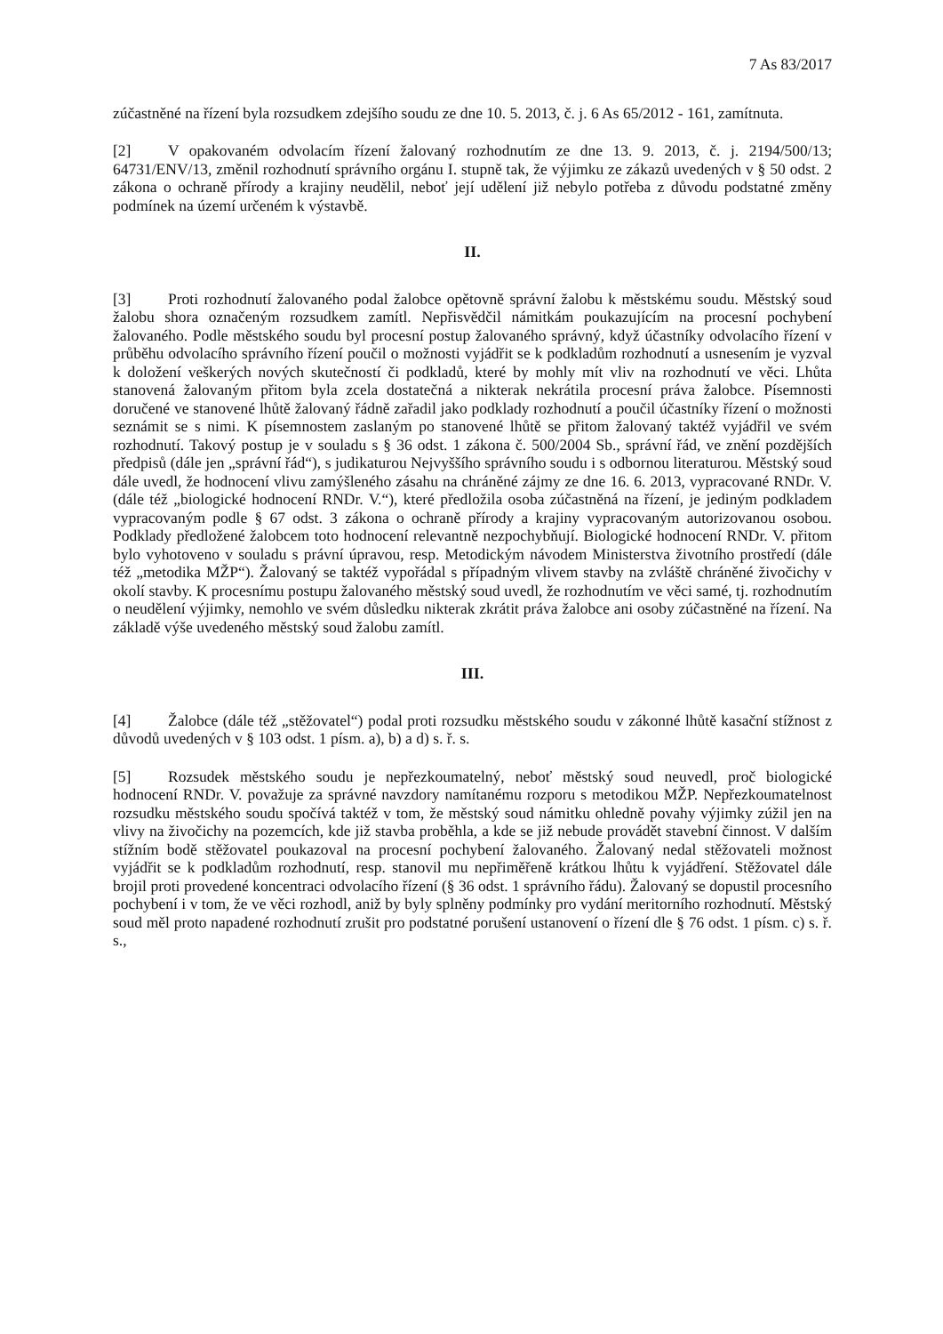7 As 83/2017
zúčastněné na řízení byla rozsudkem zdejšího soudu ze dne 10. 5. 2013, č. j. 6 As 65/2012 - 161, zamítnuta.
[2] V opakovaném odvolacím řízení žalovaný rozhodnutím ze dne 13. 9. 2013, č. j. 2194/500/13; 64731/ENV/13, změnil rozhodnutí správního orgánu I. stupně tak, že výjimku ze zákazů uvedených v § 50 odst. 2 zákona o ochraně přírody a krajiny neudělil, neboť její udělení již nebylo potřeba z důvodu podstatné změny podmínek na území určeném k výstavbě.
II.
[3] Proti rozhodnutí žalovaného podal žalobce opětovně správní žalobu k městskému soudu. Městský soud žalobu shora označeným rozsudkem zamítl. Nepřisvědčil námitkám poukazujícím na procesní pochybení žalovaného. Podle městského soudu byl procesní postup žalovaného správný, když účastníky odvolacího řízení v průběhu odvolacího správního řízení poučil o možnosti vyjádřit se k podkladům rozhodnutí a usnesením je vyzval k doložení veškerých nových skutečností či podkladů, které by mohly mít vliv na rozhodnutí ve věci. Lhůta stanovená žalovaným přitom byla zcela dostatečná a nikterak nekrátila procesní práva žalobce. Písemnosti doručené ve stanovené lhůtě žalovaný řádně zařadil jako podklady rozhodnutí a poučil účastníky řízení o možnosti seznámit se s nimi. K písemnostem zaslaným po stanovené lhůtě se přitom žalovaný taktéž vyjádřil ve svém rozhodnutí. Takový postup je v souladu s § 36 odst. 1 zákona č. 500/2004 Sb., správní řád, ve znění pozdějších předpisů (dále jen „správní řád“), s judikaturou Nejvyššího správního soudu i s odbornou literaturou. Městský soud dále uvedl, že hodnocení vlivu zamýšleného zásahu na chráněné zájmy ze dne 16. 6. 2013, vypracované RNDr. V. (dále též „biologické hodnocení RNDr. V.“), které předložila osoba zúčastněná na řízení, je jediným podkladem vypracovaným podle § 67 odst. 3 zákona o ochraně přírody a krajiny vypracovaným autorizovanou osobou. Podklady předložené žalobcem toto hodnocení relevantně nezpochybňují. Biologické hodnocení RNDr. V. přitom bylo vyhotoveno v souladu s právní úpravou, resp. Metodickým návodem Ministerstva životního prostředí (dále též „metodika MŽP“). Žalovaný se taktéž vypořádal s případným vlivem stavby na zvláště chráněné živočichy v okolí stavby. K procesnímu postupu žalovaného městský soud uvedl, že rozhodnutím ve věci samé, tj. rozhodnutím o neudělení výjimky, nemohlo ve svém důsledku nikterak zkrátit práva žalobce ani osoby zúčastněné na řízení. Na základě výše uvedeného městský soud žalobu zamítl.
III.
[4] Žalobce (dále též „stěžovatel“) podal proti rozsudku městského soudu v zákonné lhůtě kasační stížnost z důvodů uvedených v § 103 odst. 1 písm. a), b) a d) s. ř. s.
[5] Rozsudek městského soudu je nepřezkoumatelný, neboť městský soud neuvedl, proč biologické hodnocení RNDr. V. považuje za správné navzdory namítanému rozporu s metodikou MŽP. Nepřezkoumatelnost rozsudku městského soudu spočívá taktéž v tom, že městský soud námitku ohledně povahy výjimky zúžil jen na vlivy na živočichy na pozemcích, kde již stavba proběhla, a kde se již nebude provádět stavební činnost. V dalším stížním bodě stěžovatel poukazoval na procesní pochybení žalovaného. Žalovaný nedal stěžovateli možnost vyjádřit se k podkladům rozhodnutí, resp. stanovil mu nepřiměřeně krátkou lhůtu k vyjádření. Stěžovatel dále brojil proti provedené koncentraci odvolacího řízení (§ 36 odst. 1 správního řádu). Žalovaný se dopustil procesního pochybení i v tom, že ve věci rozhodl, aniž by byly splněny podmínky pro vydání meritorního rozhodnutí. Městský soud měl proto napadené rozhodnutí zrušit pro podstatné porušení ustanovení o řízení dle § 76 odst. 1 písm. c) s. ř. s.,